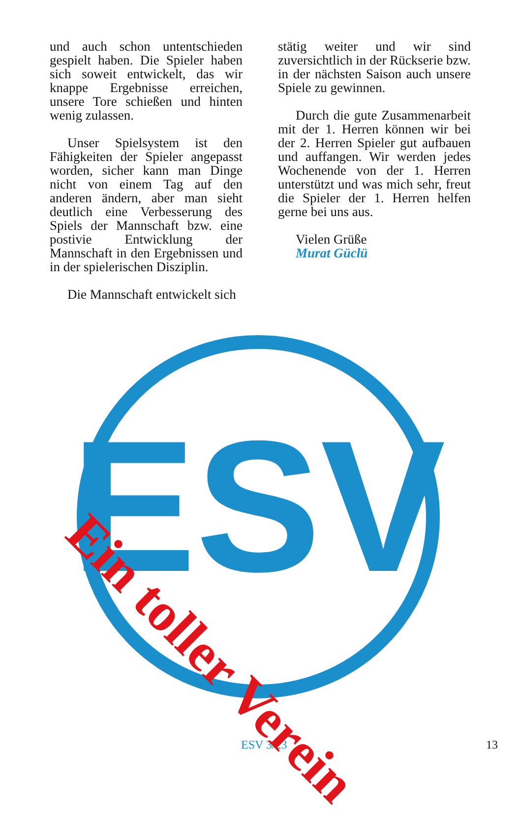und auch schon untentschieden gespielt haben. Die Spieler haben sich soweit entwickelt, das wir knappe Ergebnisse erreichen, unsere Tore schießen und hinten wenig zulassen.
Unser Spielsystem ist den Fähigkeiten der Spieler angepasst worden, sicher kann man Dinge nicht von einem Tag auf den anderen ändern, aber man sieht deutlich eine Verbesserung des Spiels der Mannschaft bzw. eine postivie Entwicklung der Mannschaft in den Ergebnissen und in der spielerischen Disziplin.
Die Mannschaft entwickelt sich
stätig weiter und wir sind zuversichtlich in der Rückserie bzw. in der nächsten Saison auch unsere Spiele zu gewinnen.
Durch die gute Zusammenarbeit mit der 1. Herren können wir bei der 2. Herren Spieler gut aufbauen und auffangen. Wir werden jedes Wochenende von der 1. Herren unterstützt und was mich sehr, freut die Spieler der 1. Herren helfen gerne bei uns aus.
Vielen Grüße
Murat Güclü
ESV
Ein toller Verein
ESV 3/23 13